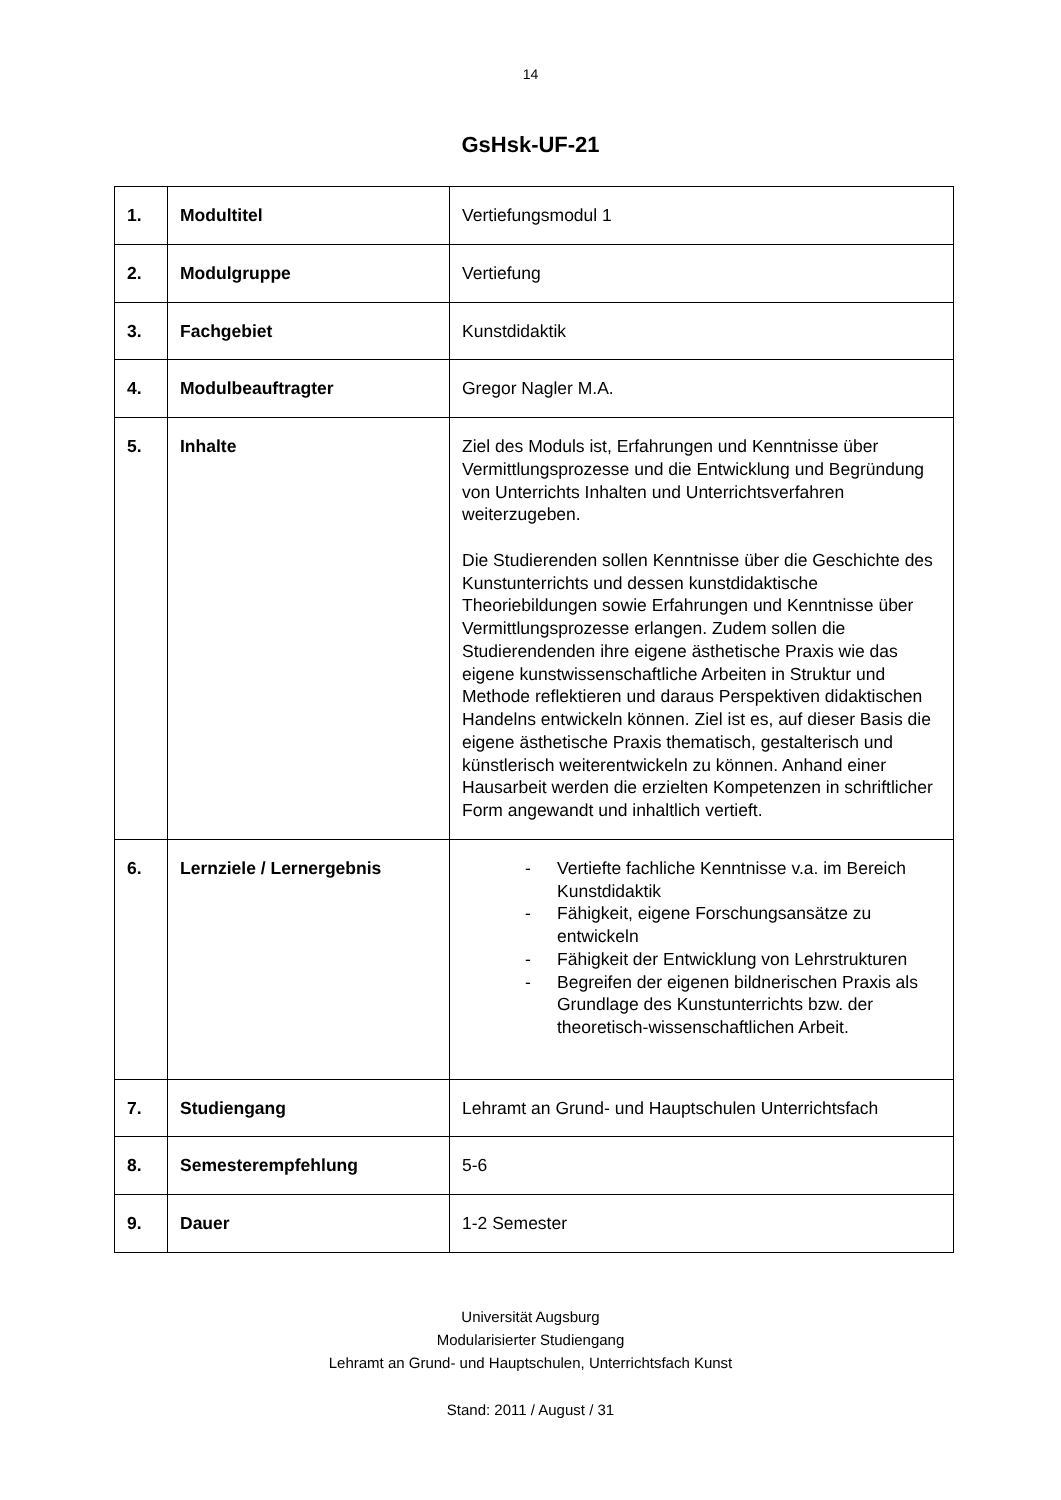14
GsHsk-UF-21
| 1. | Modultitel | Vertiefungsmodul 1 |
| 2. | Modulgruppe | Vertiefung |
| 3. | Fachgebiet | Kunstdidaktik |
| 4. | Modulbeauftragter | Gregor Nagler M.A. |
| 5. | Inhalte | Ziel des Moduls ist, Erfahrungen und Kenntnisse über Vermittlungsprozesse und die Entwicklung und Begründung von Unterrichts Inhalten und Unterrichtsverfahren weiterzugeben. Die Studierenden sollen Kenntnisse über die Geschichte des Kunstunterrichts und dessen kunstdidaktische Theoriebildungen sowie Erfahrungen und Kenntnisse über Vermittlungsprozesse erlangen. Zudem sollen die Studierendenden ihre eigene ästhetische Praxis wie das eigene kunstwissenschaftliche Arbeiten in Struktur und Methode reflektieren und daraus Perspektiven didaktischen Handelns entwickeln können. Ziel ist es, auf dieser Basis die eigene ästhetische Praxis thematisch, gestalterisch und künstlerisch weiterentwickeln zu können. Anhand einer Hausarbeit werden die erzielten Kompetenzen in schriftlicher Form angewandt und inhaltlich vertieft. |
| 6. | Lernziele / Lernergebnis | - Vertiefte fachliche Kenntnisse v.a. im Bereich Kunstdidaktik - Fähigkeit, eigene Forschungsansätze zu entwickeln - Fähigkeit der Entwicklung von Lehrstrukturen - Begreifen der eigenen bildnerischen Praxis als Grundlage des Kunstunterrichts bzw. der theoretisch-wissenschaftlichen Arbeit. |
| 7. | Studiengang | Lehramt an Grund- und Hauptschulen Unterrichtsfach |
| 8. | Semesterempfehlung | 5-6 |
| 9. | Dauer | 1-2 Semester |
Universität Augsburg
Modularisierter Studiengang
Lehramt an Grund- und Hauptschulen, Unterrichtsfach Kunst
Stand: 2011 / August / 31